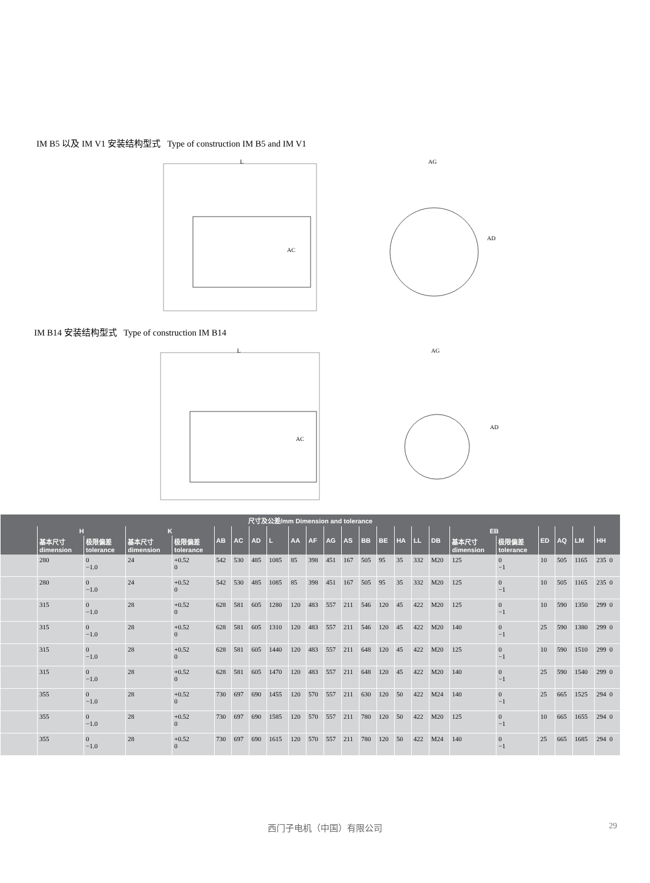IM B5 以及 IM V1 安装结构型式 Type of construction IM B5 and IM V1
L
AC
AG
AD
IM B14 安装结构型式 Type of construction IM B14
L
AC
AG
AD
| 尺寸及公差/mm Dimension and tolerance | | | | | | | | | | | | | | | | | | | | | | | |
| --- | --- | --- | --- | --- | --- | --- | --- | --- | --- | --- | --- | --- | --- | --- | --- | --- | --- | --- | --- | --- | --- | --- | --- |
| | H | | K | | AB | AC | AD | L | AA | AF | AG | AS | BB | BE | HA | LL | DB | EB | | ED | AQ | LM | HH |
| | 基本尺寸 dimension | 极限偏差 tolerance | 基本尺寸 dimension | 极限偏差 tolerance | | | | | | | | | | | | | | 基本尺寸 dimension | 极限偏差 tolerance | | | | |
| | 280 | 0 −1.0 | 24 | +0.52 0 | 542 | 530 | 485 | 1085 | 85 | 398 | 451 | 167 | 505 | 95 | 35 | 332 | M20 | 125 | 0 −1 | 10 | 505 | 1165 | 235 0 |
| | 280 | 0 −1.0 | 24 | +0.52 0 | 542 | 530 | 485 | 1085 | 85 | 398 | 451 | 167 | 505 | 95 | 35 | 332 | M20 | 125 | 0 −1 | 10 | 505 | 1165 | 235 0 |
| | 315 | 0 −1.0 | 28 | +0.52 0 | 628 | 581 | 605 | 1280 | 120 | 483 | 557 | 211 | 546 | 120 | 45 | 422 | M20 | 125 | 0 −1 | 10 | 590 | 1350 | 299 0 |
| | 315 | 0 −1.0 | 28 | +0.52 0 | 628 | 581 | 605 | 1310 | 120 | 483 | 557 | 211 | 546 | 120 | 45 | 422 | M20 | 140 | 0 −1 | 25 | 590 | 1380 | 299 0 |
| | 315 | 0 −1.0 | 28 | +0.52 0 | 628 | 581 | 605 | 1440 | 120 | 483 | 557 | 211 | 648 | 120 | 45 | 422 | M20 | 125 | 0 −1 | 10 | 590 | 1510 | 299 0 |
| | 315 | 0 −1.0 | 28 | +0.52 0 | 628 | 581 | 605 | 1470 | 120 | 483 | 557 | 211 | 648 | 120 | 45 | 422 | M20 | 140 | 0 −1 | 25 | 590 | 1540 | 299 0 |
| | 355 | 0 −1.0 | 28 | +0.52 0 | 730 | 697 | 690 | 1455 | 120 | 570 | 557 | 211 | 630 | 120 | 50 | 422 | M24 | 140 | 0 −1 | 25 | 665 | 1525 | 294 0 |
| | 355 | 0 −1.0 | 28 | +0.52 0 | 730 | 697 | 690 | 1585 | 120 | 570 | 557 | 211 | 780 | 120 | 50 | 422 | M20 | 125 | 0 −1 | 10 | 665 | 1655 | 294 0 |
| | 355 | 0 −1.0 | 28 | +0.52 0 | 730 | 697 | 690 | 1615 | 120 | 570 | 557 | 211 | 780 | 120 | 50 | 422 | M24 | 140 | 0 −1 | 25 | 665 | 1685 | 294 0 |
西门子电机（中国）有限公司 29